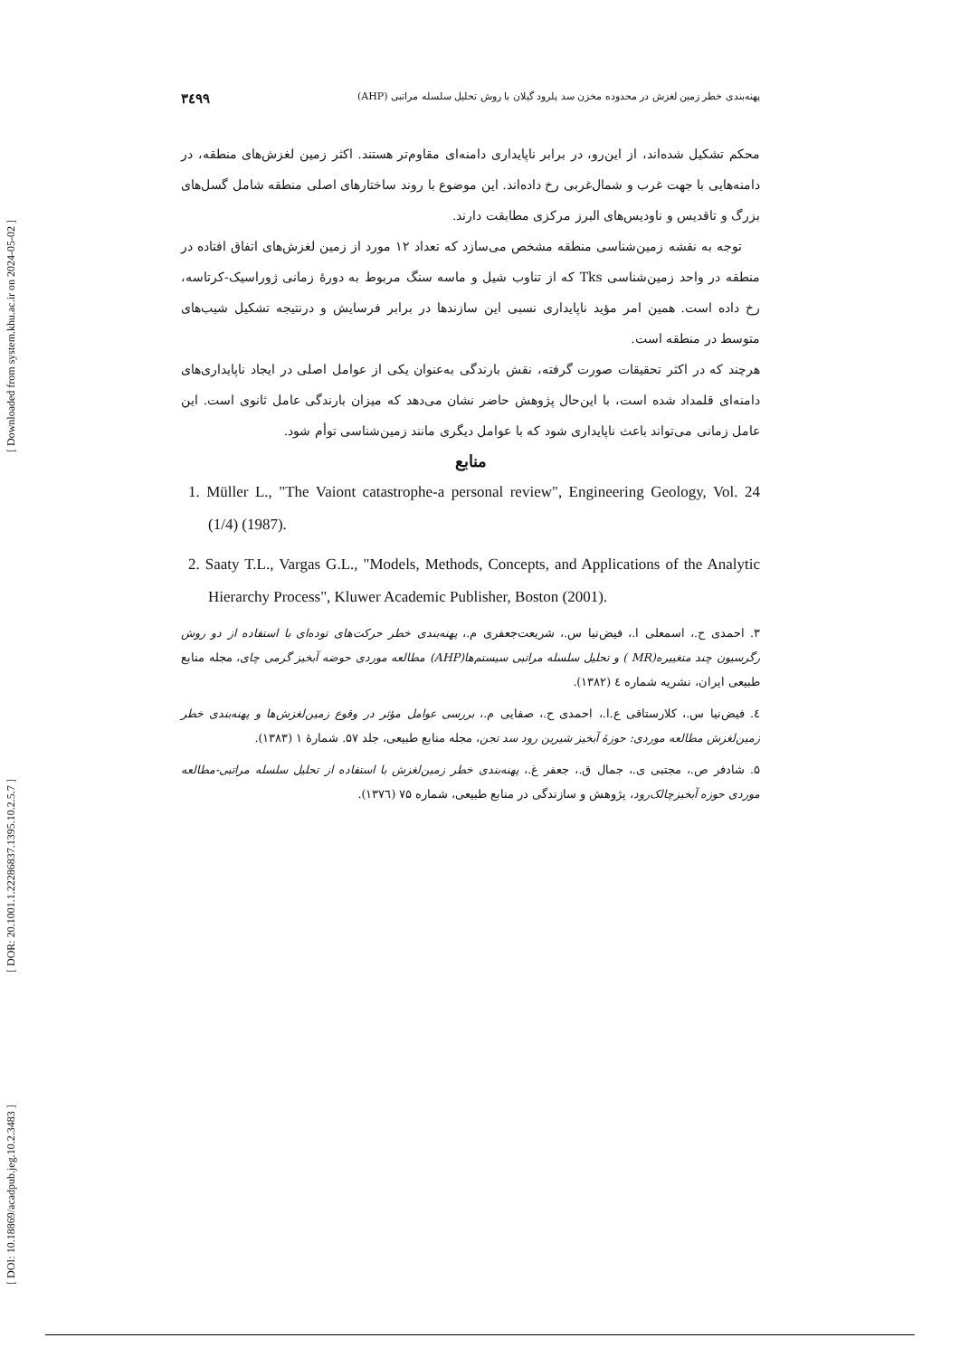[ Downloaded from system.khu.ac.ir on 2024-05-02 ]
[ DOR: 20.1001.1.22286837.1395.10.2.5.7 ]
[ DOI: 10.18869/acadpub.jeg.10.2.3483 ]
۳٤۹۹ پهنه‌بندی خطر زمین لغزش در محدوده مخزن سد پلرود گیلان با روش تحلیل سلسله مراتبی (AHP)
محکم تشکیل شده‌اند، از این‌رو، در برابر ناپایداری دامنه‌ای مقاوم‌تر هستند. اکثر زمین لغزش‌های منطقه، در دامنه‌هایی با جهت غرب و شمال‌غربی رخ داده‌اند. این موضوع با روند ساختارهای اصلی منطقه شامل گسل‌های بزرگ و تاقدیس و ناودیس‌های البرز مرکزی مطابقت دارند.
توجه به نقشه زمین‌شناسی منطقه مشخص می‌سازد که تعداد ۱۲ مورد از زمین لغزش‌های اتفاق افتاده در منطقه در واحد زمین‌شناسی Tks که از تناوب شیل و ماسه سنگ مربوط به دورهٔ زمانی ژوراسیک-کرتاسه، رخ داده است. همین امر مؤید ناپایداری نسبی این سازندها در برابر فرسایش و درنتیجه تشکیل شیب‌های متوسط در منطقه است.
هرچند که در اکثر تحقیقات صورت گرفته، نقش بارندگی به‌عنوان یکی از عوامل اصلی در ایجاد ناپایداری‌های دامنه‌ای قلمداد شده است، با این‌حال پژوهش حاضر نشان می‌دهد که میزان بارندگی عامل ثانوی است. این عامل زمانی می‌تواند باعث ناپایداری شود که با عوامل دیگری مانند زمین‌شناسی توأم شود.
منابع
1. Müller L., "The Vaiont catastrophe-a personal review", Engineering Geology, Vol. 24 (1/4) (1987).
2. Saaty T.L., Vargas G.L., "Models, Methods, Concepts, and Applications of the Analytic Hierarchy Process", Kluwer Academic Publisher, Boston (2001).
۳. احمدی ح.، اسمعلی ا.، فیض‌نیا س.، شریعت‌جعفری م.، پهنه‌بندی خطر حرکت‌های توده‌ای با استفاده از دو روش رگرسیون چند متغییره(MR ) و تحلیل سلسله مراتبی سیستم‌ها(AHP) مطالعه موردی حوضه آبخیز گرمی چای، مجله منابع طبیعی ایران، نشریه شماره ٤ (۱۳۸۲).
٤. فیض‌نیا س.، کلارستاقی ع.ا.، احمدی ح.، صفایی م.، بررسی عوامل مؤثر در وقوع زمین‌لغزش‌ها و پهنه‌بندی خطر زمین‌لغزش مطالعه موردی: حوزهٔ آبخیز شیرین رود سد تجن، مجله منابع طبیعی، جلد ۵۷. شمارهٔ ۱ (۱۳۸۳).
۵. شادفر ص.، مجتبی ی.، جمال ق.، جعفر غ.، پهنه‌بندی خطر زمین‌لغزش با استفاده از تحلیل سلسله مراتبی-مطالعه موردی حوزه آبخیزچالک‌رود، پژوهش و سازندگی در منابع طبیعی، شماره ۷۵ (۱۳۷٦).